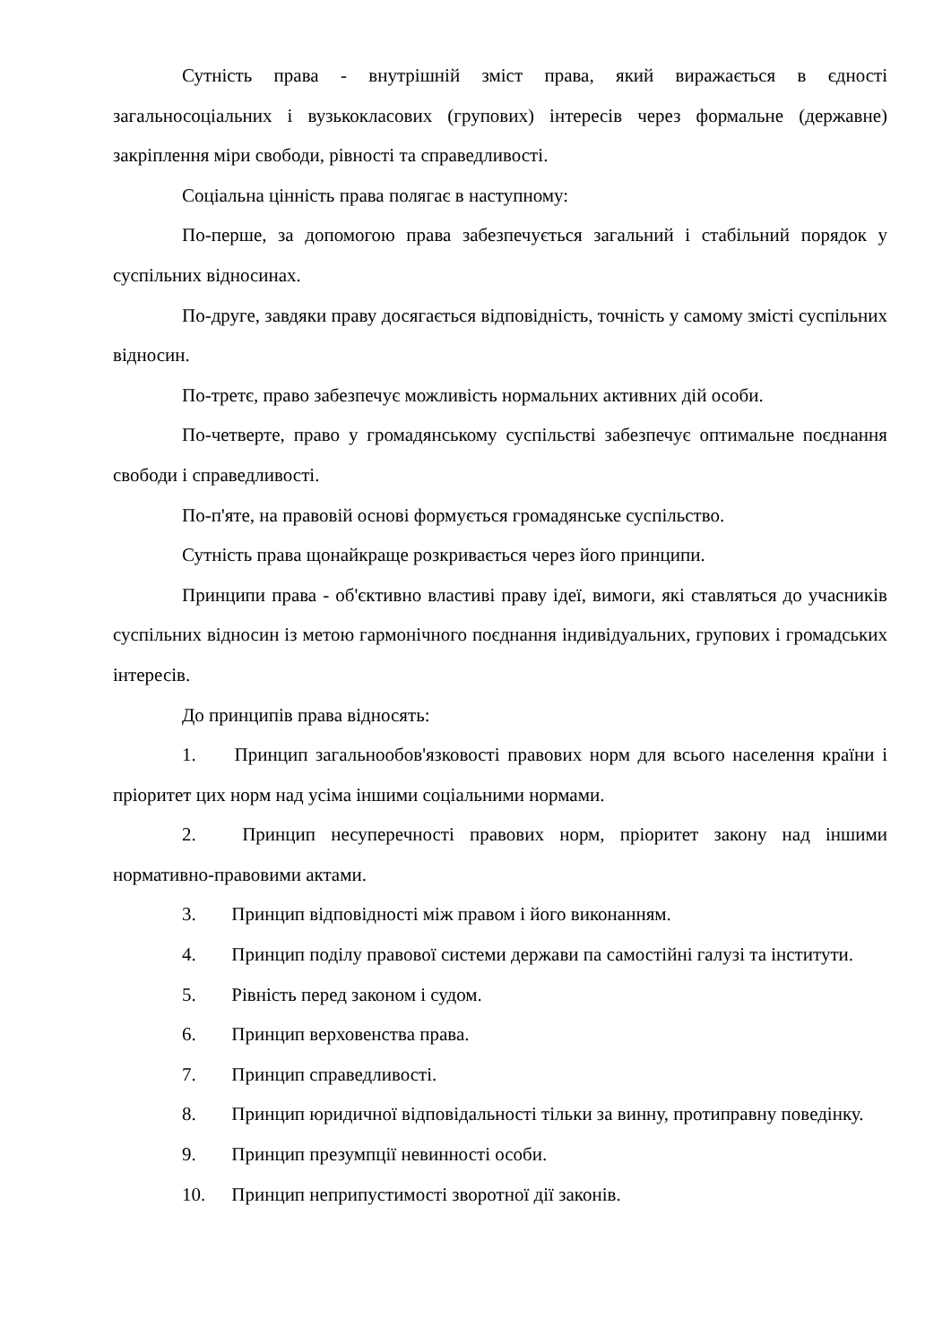Сутність права - внутрішній зміст права, який виражається в єдності загальносоціальних і вузькокласових (групових) інтересів через формальне (державне) закріплення міри свободи, рівності та справедливості.
Соціальна цінність права полягає в наступному:
По-перше, за допомогою права забезпечується загальний і стабільний порядок у суспільних відносинах.
По-друге, завдяки праву досягається відповідність, точність у самому змісті суспільних відносин.
По-третє, право забезпечує можливість нормальних активних дій особи.
По-четверте, право у громадянському суспільстві забезпечує оптимальне поєднання свободи і справедливості.
По-п'яте, на правовій основі формується громадянське суспільство.
Сутність права щонайкраще розкривається через його принципи.
Принципи права - об'єктивно властиві праву ідеї, вимоги, які ставляться до учасників суспільних відносин із метою гармонічного поєднання індивідуальних, групових і громадських інтересів.
До принципів права відносять:
1. Принцип загальнообов'язковості правових норм для всього населення країни і пріоритет цих норм над усіма іншими соціальними нормами.
2. Принцип несуперечності правових норм, пріоритет закону над іншими нормативно-правовими актами.
3. Принцип відповідності між правом і його виконанням.
4. Принцип поділу правової системи держави па самостійні галузі та інститути.
5. Рівність перед законом і судом.
6. Принцип верховенства права.
7. Принцип справедливості.
8. Принцип юридичної відповідальності тільки за винну, протиправну поведінку.
9. Принцип презумпції невинності особи.
10. Принцип неприпустимості зворотної дії законів.